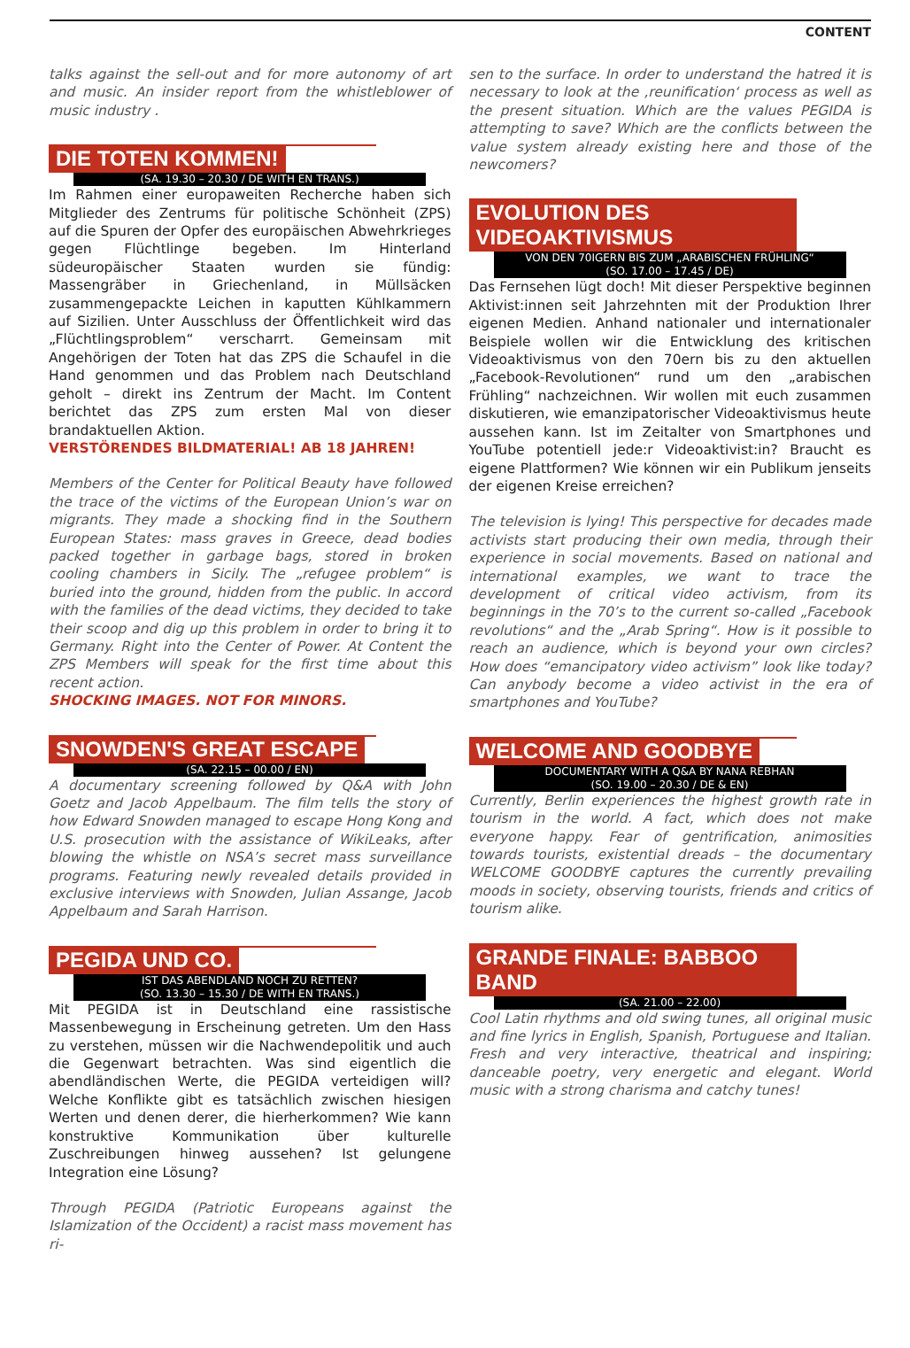CONTENT
talks against the sell-out and for more autonomy of art and music. An insider report from the whistleblower of music industry .
DIE TOTEN KOMMEN!
(SA. 19.30 – 20.30 / DE WITH EN TRANS.)
Im Rahmen einer europaweiten Recherche haben sich Mitglieder des Zentrums für politische Schönheit (ZPS) auf die Spuren der Opfer des europäischen Abwehrkrieges gegen Flüchtlinge begeben. Im Hinterland südeuropäischer Staaten wurden sie fündig: Massengräber in Griechenland, in Müllsäcken zusammengepackte Leichen in kaputten Kühlkammern auf Sizilien. Unter Ausschluss der Öffentlichkeit wird das „Flüchtlingsproblem“ verscharrt. Gemeinsam mit Angehörigen der Toten hat das ZPS die Schaufel in die Hand genommen und das Problem nach Deutschland geholt – direkt ins Zentrum der Macht. Im Content berichtet das ZPS zum ersten Mal von dieser brandaktuellen Aktion.
VERSTÖRENDES BILDMATERIAL! AB 18 JAHREN!
Members of the Center for Political Beauty have followed the trace of the victims of the European Union’s war on migrants. They made a shocking find in the Southern European States: mass graves in Greece, dead bodies packed together in garbage bags, stored in broken cooling chambers in Sicily. The „refugee problem“ is buried into the ground, hidden from the public. In accord with the families of the dead victims, they decided to take their scoop and dig up this problem in order to bring it to Germany. Right into the Center of Power. At Content the ZPS Members will speak for the first time about this recent action.
SHOCKING IMAGES. NOT FOR MINORS.
SNOWDEN'S GREAT ESCAPE
(SA. 22.15 – 00.00 / EN)
A documentary screening followed by Q&A with John Goetz and Jacob Appelbaum. The film tells the story of how Edward Snowden managed to escape Hong Kong and U.S. prosecution with the assistance of WikiLeaks, after blowing the whistle on NSA’s secret mass surveillance programs. Featuring newly revealed details provided in exclusive interviews with Snowden, Julian Assange, Jacob Appelbaum and Sarah Harrison.
PEGIDA UND CO.
IST DAS ABENDLAND NOCH ZU RETTEN?
(SO. 13.30 – 15.30 / DE WITH EN TRANS.)
Mit PEGIDA ist in Deutschland eine rassistische Massenbewegung in Erscheinung getreten. Um den Hass zu verstehen, müssen wir die Nachwendepolitik und auch die Gegenwart betrachten. Was sind eigentlich die abendländischen Werte, die PEGIDA verteidigen will? Welche Konflikte gibt es tatsächlich zwischen hiesigen Werten und denen derer, die hierherkommen? Wie kann konstruktive Kommunikation über kulturelle Zuschreibungen hinweg aussehen? Ist gelungene Integration eine Lösung?
Through PEGIDA (Patriotic Europeans against the Islamization of the Occident) a racist mass movement has ri-
sen to the surface. In order to understand the hatred it is necessary to look at the ‚reunification‘ process as well as the present situation. Which are the values PEGIDA is attempting to save? Which are the conflicts between the value system already existing here and those of the newcomers?
EVOLUTION DES VIDEOAKTIVISMUS
VON DEN 70IGERN BIS ZUM „ARABISCHEN FRÜHLING“
(SO. 17.00 – 17.45 / DE)
Das Fernsehen lügt doch! Mit dieser Perspektive beginnen Aktivist:innen seit Jahrzehnten mit der Produktion Ihrer eigenen Medien. Anhand nationaler und internationaler Beispiele wollen wir die Entwicklung des kritischen Videoaktivismus von den 70ern bis zu den aktuellen „Facebook-Revolutionen“ rund um den „arabischen Frühling“ nachzeichnen. Wir wollen mit euch zusammen diskutieren, wie emanzipatorischer Videoaktivismus heute aussehen kann. Ist im Zeitalter von Smartphones und YouTube potentiell jede:r Videoaktivist:in? Braucht es eigene Plattformen? Wie können wir ein Publikum jenseits der eigenen Kreise erreichen?
The television is lying! This perspective for decades made activists start producing their own media, through their experience in social movements. Based on national and international examples, we want to trace the development of critical video activism, from its beginnings in the 70’s to the current so-called „Facebook revolutions“ and the „Arab Spring“. How is it possible to reach an audience, which is beyond your own circles? How does “emancipatory video activism” look like today? Can anybody become a video activist in the era of smartphones and YouTube?
WELCOME AND GOODBYE
DOCUMENTARY WITH A Q&A BY NANA REBHAN
(SO. 19.00 – 20.30 / DE & EN)
Currently, Berlin experiences the highest growth rate in tourism in the world. A fact, which does not make everyone happy. Fear of gentrification, animosities towards tourists, existential dreads – the documentary WELCOME GOODBYE captures the currently prevailing moods in society, observing tourists, friends and critics of tourism alike.
GRANDE FINALE: BABBOO BAND
(SA. 21.00 – 22.00)
Cool Latin rhythms and old swing tunes, all original music and fine lyrics in English, Spanish, Portuguese and Italian. Fresh and very interactive, theatrical and inspiring; danceable poetry, very energetic and elegant. World music with a strong charisma and catchy tunes!